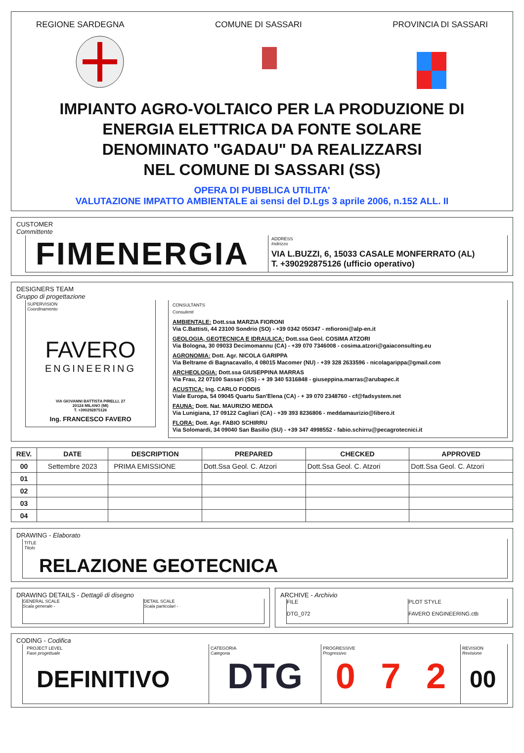REGIONE SARDEGNA COMUNE DI SASSARI PROVINCIA DI SASSARI
IMPIANTO AGRO-VOLTAICO PER LA PRODUZIONE DI
ENERGIA ELETTRICA DA FONTE SOLARE
DENOMINATO "GADAU" DA REALIZZARSI
NEL COMUNE DI SASSARI (SS)
OPERA DI PUBBLICA UTILITA'
VALUTAZIONE IMPATTO AMBIENTALE ai sensi del D.Lgs 3 aprile 2006, n.152 ALL. II
CUSTOMER
Committente
FIMENERGIA
ADDRESS
Indirizzo
VIA L.BUZZI, 6, 15033 CASALE MONFERRATO (AL)
T. +390292875126 (ufficio operativo)
DESIGNERS TEAM
Gruppo di progettazione
SUPERVISION
Coordinamento
FAVERO
ENGINEERING
VIA GIOVANNI BATTISTA PIRELLI, 27
20124 MILANO (MI)
T. +390292875126
Ing. FRANCESCO FAVERO
CONSULTANTS
Consulenti
AMBIENTALE: Dott.ssa MARZIA FIORONI
Via C.Battisti, 44 23100 Sondrio (SO) - +39 0342 050347 - mfioroni@alp-en.it
GEOLOGIA, GEOTECNICA E IDRAULICA: Dott.ssa Geol. COSIMA ATZORI
Via Bologna, 30 09033 Decimomannu (CA) - +39 070 7346008 - cosima.atzori@gaiaconsulting.eu
AGRONOMIA: Dott. Agr. NICOLA GARIPPA
Via Beltrame di Bagnacavallo, 4 08015 Macomer (NU) - +39 328 2633596 - nicolagarippa@gmail.com
ARCHEOLOGIA: Dott.ssa GIUSEPPINA MARRAS
Via Frau, 22 07100 Sassari (SS) - + 39 340 5316848 - giuseppina.marras@arubapec.it
ACUSTICA: Ing. CARLO FODDIS
Viale Europa, 54 09045 Quartu San'Elena (CA) - + 39 070 2348760 - cf@fadsystem.net
FAUNA: Dott. Nat. MAURIZIO MEDDA
Via Lunigiana, 17 09122 Cagliari (CA) - +39 393 8236806 - meddamaurizio@libero.it
FLORA: Dott. Agr. FABIO SCHIRRU
Via Solomardi, 34 09040 San Basilio (SU) - +39 347 4998552 - fabio.schirru@pecagrotecnici.it
| REV. | DATE | DESCRIPTION | PREPARED | CHECKED | APPROVED |
| --- | --- | --- | --- | --- | --- |
| 00 | Settembre 2023 | PRIMA EMISSIONE | Dott.Ssa Geol. C. Atzori | Dott.Ssa Geol. C. Atzori | Dott.Ssa Geol. C. Atzori |
| 01 | | | | | |
| 02 | | | | | |
| 03 | | | | | |
| 04 | | | | | |
DRAWING - Elaborato
TITLE
Titolo
RELAZIONE GEOTECNICA
DRAWING DETAILS - Dettagli di disegno
GENERAL SCALE
Scala generale -
DETAIL SCALE
Scala particolari -
ARCHIVE - Archivio
FILE
DTG_072
PLOT STYLE
FAVERO ENGINEERING.ctb
CODING - Codifica
PROJECT LEVEL
Fase progettuale
DEFINITIVO
CATEGORIA
Categoria
DTG
PROGRESSIVE
Progressivo
0 7 2
REVISION
Revisione
00